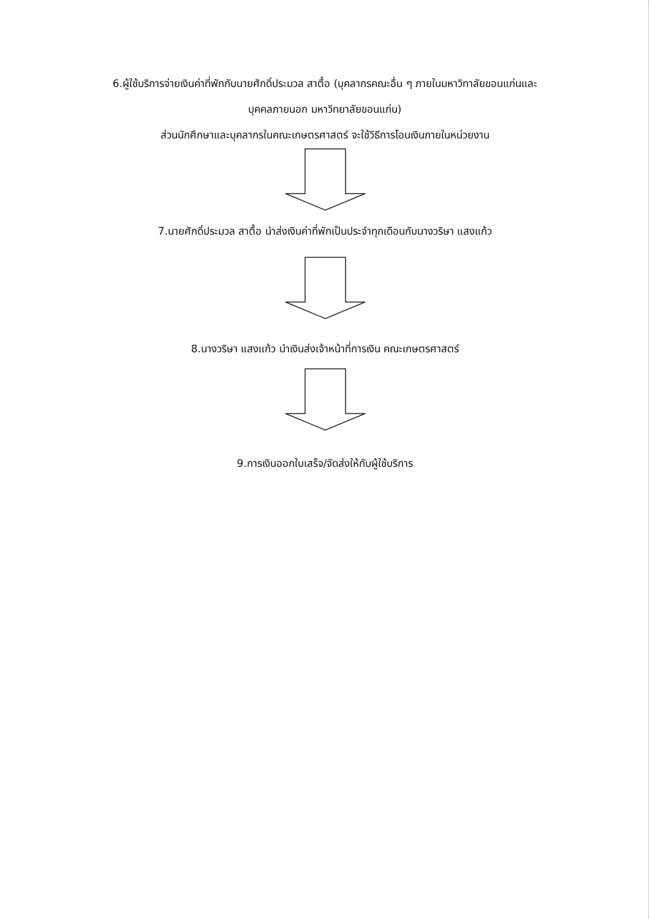6.ผู้ใช้บริการจ่ายเงินค่าที่พักกับนายศักดิ์ประมวล สาตื้อ (บุคลากรคณะอื่น ๆ ภายในมหาวิทาลัยขอนแก่นและ
บุคคลภายนอก มหาวิทยาลัยขอนแก่น)
ส่วนนักศึกษาและบุคลากรในคณะเกษตรศาสตร์ จะใช้วิธีการโอนเงินภายในหน่วยงาน
7.นายศักดิ์ประมวล สาตื้อ นำส่งเงินค่าที่พักเป็นประจำทุกเดือนกับนางวริษา แสงแก้ว
8.นางวริษา แสงแก้ว นำเงินส่งเจ้าหน้าที่การเงิน คณะเกษตรศาสตร์
9.การเงินออกใบเสร็จ/จัดส่งให้กับผู้ใช้บริการ